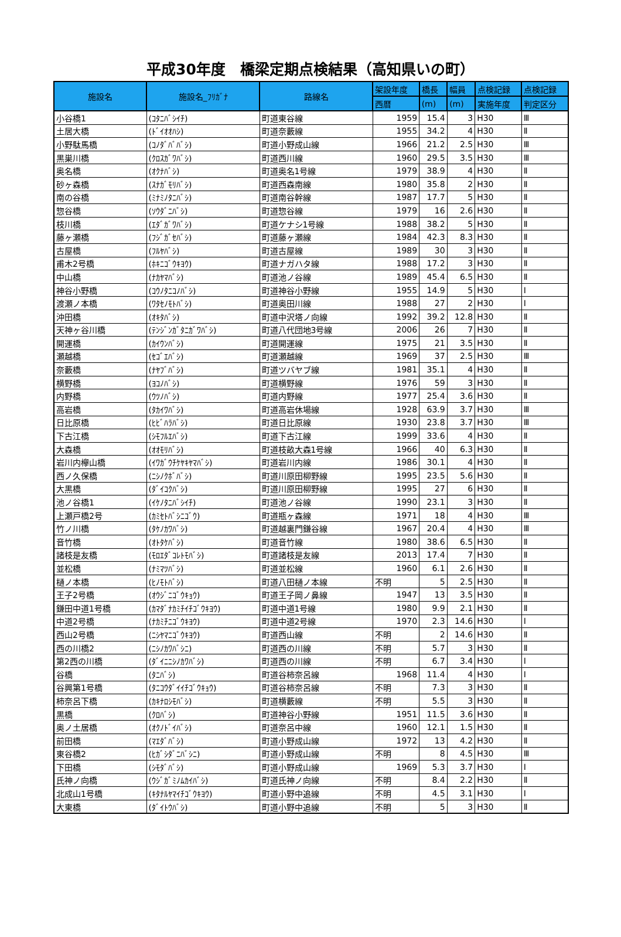平成30年度　橋梁定期点検結果（高知県いの町）
| 施設名 | 施設名_ﾌﾘｶﾞﾅ | 路線名 | 架設年度 | 橋長 | 幅員 | 点検記録 | 点検記録 |
| --- | --- | --- | --- | --- | --- | --- | --- |
| | | | 西暦 | (m) | (m) | 実施年度 | 判定区分 |
| 小谷橋1 | (ｺﾀﾆﾊﾞｼｲﾁ) | 町道東谷線 | 1959 | 15.4 | 3 | H30 | Ⅲ |
| 土居大橋 | (ﾄﾞｲｵｵﾊｼ) | 町道奈藪線 | 1955 | 34.2 | 4 | H30 | Ⅱ |
| 小野駄馬橋 | (ｺﾉﾀﾞﾊﾞﾊﾞｼ) | 町道小野成山線 | 1966 | 21.2 | 2.5 | H30 | Ⅲ |
| 黒巣川橋 | (ｸﾛｽｶﾞﾜﾊﾞｼ) | 町道西川線 | 1960 | 29.5 | 3.5 | H30 | Ⅲ |
| 奥名橋 | (ｵｸﾅﾊﾞｼ) | 町道奥名1号線 | 1979 | 38.9 | 4 | H30 | Ⅱ |
| 砂ヶ森橋 | (ｽﾅｶﾞﾓﾘﾊﾞｼ) | 町道西森南線 | 1980 | 35.8 | 2 | H30 | Ⅱ |
| 南の谷橋 | (ﾐﾅﾐﾉﾀﾆﾊﾞｼ) | 町道南谷幹線 | 1987 | 17.7 | 5 | H30 | Ⅱ |
| 惣谷橋 | (ｿｳﾀﾞﾆﾊﾞｼ) | 町道惣谷線 | 1979 | 16 | 2.6 | H30 | Ⅱ |
| 枝川橋 | (ｴﾀﾞｶﾞﾜﾊﾞｼ) | 町道ケナシ1号線 | 1988 | 38.2 | 5 | H30 | Ⅱ |
| 藤ヶ瀬橋 | (ﾌｼﾞｶﾞｾﾊﾞｼ) | 町道藤ヶ瀬線 | 1984 | 42.3 | 8.3 | H30 | Ⅱ |
| 古屋橋 | (ﾌﾙﾔﾊﾞｼ) | 町道古屋線 | 1989 | 30 | 3 | H30 | Ⅱ |
| 甫木2号橋 | (ﾎｷﾆｺﾞｳｷﾖｳ) | 町道ナガハタ線 | 1988 | 17.2 | 3 | H30 | Ⅱ |
| 中山橋 | (ﾅｶﾔﾏﾊﾞｼ) | 町道池ノ谷線 | 1989 | 45.4 | 6.5 | H30 | Ⅱ |
| 神谷小野橋 | (ｺｳﾉﾀﾆｺﾉﾊﾞｼ) | 町道神谷小野線 | 1955 | 14.9 | 5 | H30 | Ⅰ |
| 渡瀬ノ本橋 | (ﾜﾀｾﾉﾓﾄﾊﾞｼ) | 町道奥田川線 | 1988 | 27 | 2 | H30 | Ⅰ |
| 沖田橋 | (ｵｷﾀﾊﾞｼ) | 町道中沢塔ノ向線 | 1992 | 39.2 | 12.8 | H30 | Ⅱ |
| 天神ヶ谷川橋 | (ﾃﾝｼﾞﾝｶﾞﾀﾆｶﾞﾜﾊﾞｼ) | 町道八代団地3号線 | 2006 | 26 | 7 | H30 | Ⅱ |
| 開運橋 | (ｶｲｳﾝﾊﾞｼ) | 町道開運線 | 1975 | 21 | 3.5 | H30 | Ⅱ |
| 瀬越橋 | (ｾｺﾞｴﾊﾞｼ) | 町道瀬越線 | 1969 | 37 | 2.5 | H30 | Ⅲ |
| 奈藪橋 | (ﾅﾔﾌﾞﾊﾞｼ) | 町道ツバヤブ線 | 1981 | 35.1 | 4 | H30 | Ⅱ |
| 横野橋 | (ﾖｺﾉﾊﾞｼ) | 町道横野線 | 1976 | 59 | 3 | H30 | Ⅱ |
| 内野橋 | (ｳﾂﾉﾊﾞｼ) | 町道内野線 | 1977 | 25.4 | 3.6 | H30 | Ⅱ |
| 高岩橋 | (ﾀｶｲﾜﾊﾞｼ) | 町道高岩休場線 | 1928 | 63.9 | 3.7 | H30 | Ⅲ |
| 日比原橋 | (ﾋﾋﾞﾊﾗﾊﾞｼ) | 町道日比原線 | 1930 | 23.8 | 3.7 | H30 | Ⅲ |
| 下古江橋 | (ｼﾓﾌﾙｴﾊﾞｼ) | 町道下古江線 | 1999 | 33.6 | 4 | H30 | Ⅱ |
| 大森橋 | (ｵｵﾓﾘﾊﾞｼ) | 町道枝畝大森1号線 | 1966 | 40 | 6.3 | H30 | Ⅱ |
| 岩川内欅山橋 | (ｲﾜｶﾞｳﾁｹﾔｷﾔﾏﾊﾞｼ) | 町道岩川内線 | 1986 | 30.1 | 4 | H30 | Ⅱ |
| 西ノ久保橋 | (ﾆｼﾉｸﾎﾞﾊﾞｼ) | 町道川原田柳野線 | 1995 | 23.5 | 5.6 | H30 | Ⅱ |
| 大黒橋 | (ﾀﾞｲｺｸﾊﾞｼ) | 町道川原田柳野線 | 1995 | 27 | 6 | H30 | Ⅱ |
| 池ノ谷橋1 | (ｲｹﾉﾀﾆﾊﾞｼｲﾁ) | 町道池ノ谷線 | 1990 | 23.1 | 3 | H30 | Ⅱ |
| 上瀬戸橋2号 | (ｶﾐｾﾄﾊﾞｼﾆｺﾞｳ) | 町道瓶ヶ森線 | 1971 | 18 | 4 | H30 | Ⅲ |
| 竹ノ川橋 | (ﾀｹﾉｶﾜﾊﾞｼ) | 町道越裏門鎌谷線 | 1967 | 20.4 | 4 | H30 | Ⅲ |
| 音竹橋 | (ｵﾄﾀｹﾊﾞｼ) | 町道音竹線 | 1980 | 38.6 | 6.5 | H30 | Ⅱ |
| 諸枝是友橋 | (ﾓﾛｴﾀﾞｺﾚﾄﾓﾊﾞｼ) | 町道諸枝是友線 | 2013 | 17.4 | 7 | H30 | Ⅱ |
| 並松橋 | (ﾅﾐﾏﾂﾊﾞｼ) | 町道並松線 | 1960 | 6.1 | 2.6 | H30 | Ⅱ |
| 樋ノ本橋 | (ﾋﾉﾓﾄﾊﾞｼ) | 町道八田樋ノ本線 | 不明 | 5 | 2.5 | H30 | Ⅱ |
| 王子2号橋 | (ｵｳｼﾞﾆｺﾞｳｷｮｳ) | 町道王子岡ノ鼻線 | 1947 | 13 | 3.5 | H30 | Ⅱ |
| 鎌田中道1号橋 | (ｶﾏﾀﾞﾅｶﾐﾁｲﾁｺﾞｳｷﾖｳ) | 町道中道1号線 | 1980 | 9.9 | 2.1 | H30 | Ⅱ |
| 中道2号橋 | (ﾅｶﾐﾁﾆｺﾞｳｷﾖｳ) | 町道中道2号線 | 1970 | 2.3 | 14.6 | H30 | Ⅰ |
| 西山2号橋 | (ﾆｼﾔﾏﾆｺﾞｳｷﾖｳ) | 町道西山線 | 不明 | 2 | 14.6 | H30 | Ⅱ |
| 西の川橋2 | (ﾆｼﾉｶﾜﾊﾞｼﾆ) | 町道西の川線 | 不明 | 5.7 | 3 | H30 | Ⅱ |
| 第2西の川橋 | (ﾀﾞｲﾆﾆｼﾉｶﾜﾊﾞｼ) | 町道西の川線 | 不明 | 6.7 | 3.4 | H30 | Ⅰ |
| 谷橋 | (ﾀﾆﾊﾞｼ) | 町道谷柿奈呂線 | 1968 | 11.4 | 4 | H30 | Ⅰ |
| 谷興第1号橋 | (ﾀﾆｺｳﾀﾞｲｲﾁｺﾞｳｷｮｳ) | 町道谷柿奈呂線 | 不明 | 7.3 | 3 | H30 | Ⅱ |
| 柿奈呂下橋 | (ｶｷﾅﾛｼﾓﾊﾞｼ) | 町道横藪線 | 不明 | 5.5 | 3 | H30 | Ⅱ |
| 黒橋 | (ｸﾛﾊﾞｼ) | 町道神谷小野線 | 1951 | 11.5 | 3.6 | H30 | Ⅱ |
| 奥ノ土居橋 | (ｵｸﾉﾄﾞｲﾊﾞｼ) | 町道奈呂中線 | 1960 | 12.1 | 1.5 | H30 | Ⅱ |
| 前田橋 | (ﾏｴﾀﾞﾊﾞｼ) | 町道小野成山線 | 1972 | 13 | 4.2 | H30 | Ⅱ |
| 東谷橋2 | (ﾋｶﾞｼﾀﾞﾆﾊﾞｼﾆ) | 町道小野成山線 | 不明 | 8 | 4.5 | H30 | Ⅲ |
| 下田橋 | (ｼﾓﾀﾞﾊﾞｼ) | 町道小野成山線 | 1969 | 5.3 | 3.7 | H30 | Ⅰ |
| 氏神ノ向橋 | (ｳｼﾞｶﾞﾐﾉﾑｶｲﾊﾞｼ) | 町道氏神ノ向線 | 不明 | 8.4 | 2.2 | H30 | Ⅱ |
| 北成山1号橋 | (ｷﾀﾅﾙﾔﾏｲﾁｺﾞｳｷﾖｳ) | 町道小野中追線 | 不明 | 4.5 | 3.1 | H30 | Ⅰ |
| 大東橋 | (ﾀﾞｲﾄｳﾊﾞｼ) | 町道小野中追線 | 不明 | 5 | 3 | H30 | Ⅱ |